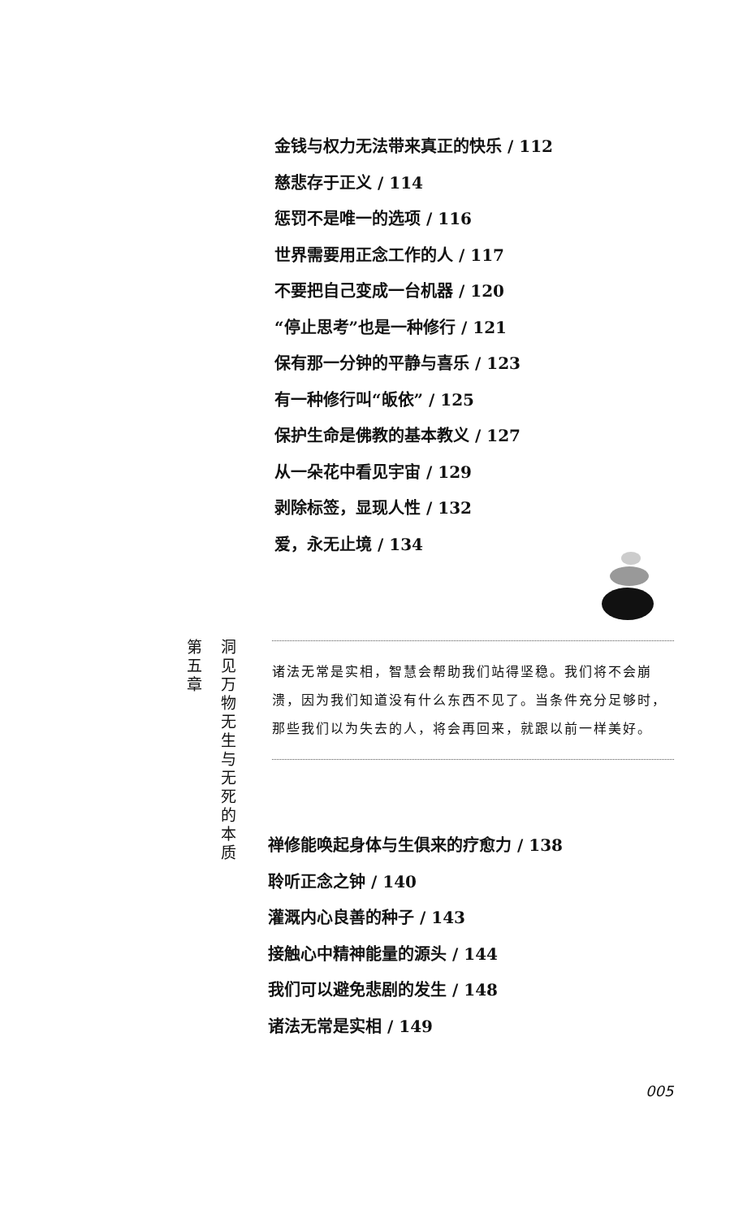金钱与权力无法带来真正的快乐 / 112
慈悲存于正义 / 114
惩罚不是唯一的选项 / 116
世界需要用正念工作的人 / 117
不要把自己变成一台机器 / 120
“停止思考”也是一种修行 / 121
保有那一分钟的平静与喜乐 / 123
有一种修行叫“皈依” / 125
保护生命是佛教的基本教义 / 127
从一朵花中看见宇宙 / 129
剥除标签，显现人性 / 132
爱，永无止境 / 134
第 五 章
洞 见 万 物 无 生 与 无 死 的 本 质
诸法无常是实相，智慧会帮助我们站得坚稳。我们将不会崩溃，因为我们知道没有什么东西不见了。当条件充分足够时，那些我们以为失去的人，将会再回来，就跟以前一样美好。
禅修能唤起身体与生俱来的疗愈力 / 138
聆听正念之钟 / 140
灌溉内心良善的种子 / 143
接触心中精神能量的源头 / 144
我们可以避免悲剧的发生 / 148
诸法无常是实相 / 149
005